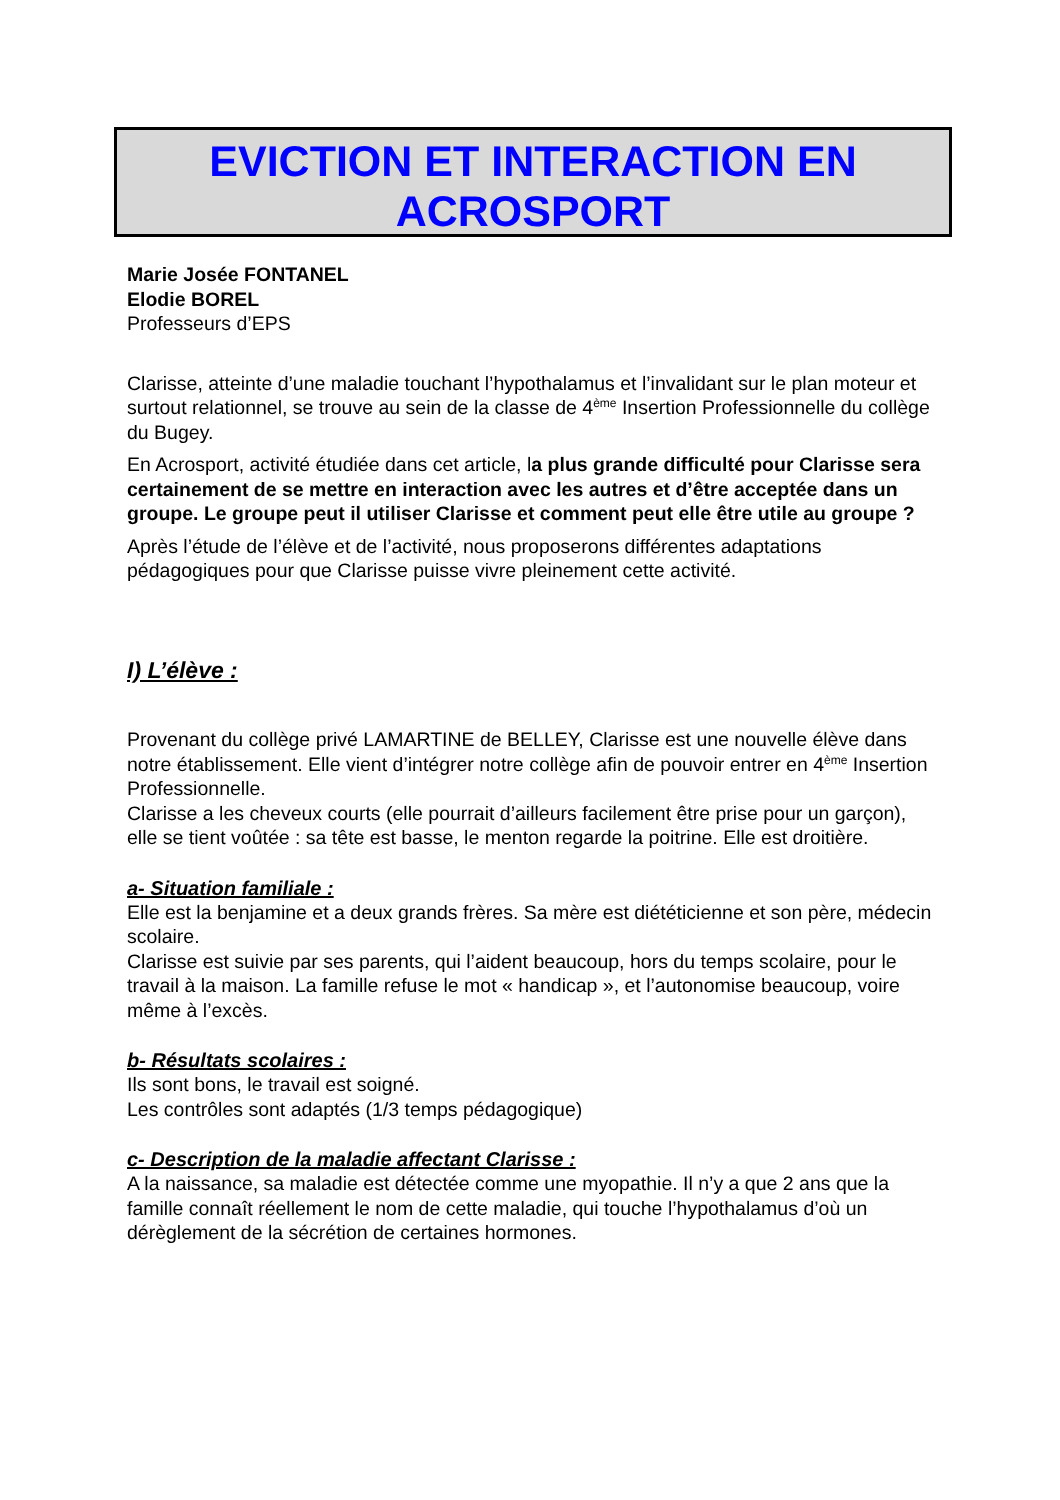EVICTION ET INTERACTION EN
ACROSPORT
Marie Josée FONTANEL
Elodie BOREL
Professeurs d’EPS
Clarisse, atteinte d’une maladie touchant l’hypothalamus et l’invalidant sur le plan moteur et surtout relationnel, se trouve au sein de la classe de 4<sup>ème</sup> Insertion Professionnelle du collège du Bugey.
En Acrosport, activité étudiée dans cet article, la plus grande difficulté pour Clarisse sera certainement de se mettre en interaction avec les autres et d’être acceptée dans un groupe. Le groupe peut il utiliser Clarisse et comment peut elle être utile au groupe ?
Après l’étude de l’élève et de l’activité, nous proposerons différentes adaptations pédagogiques pour que Clarisse puisse vivre pleinement cette activité.
I) L’élève :
Provenant du collège privé LAMARTINE de BELLEY, Clarisse est une nouvelle élève dans notre établissement. Elle vient d’intégrer notre collège afin de pouvoir entrer en 4<sup>ème</sup> Insertion Professionnelle.
Clarisse a les cheveux courts (elle pourrait d’ailleurs facilement être prise pour un garçon), elle se tient voûtée : sa tête est basse, le menton regarde la poitrine. Elle est droitière.
a- Situation familiale :
Elle est la benjamine et a deux grands frères. Sa mère est diététicienne et son père, médecin scolaire.
Clarisse est suivie par ses parents, qui l’aident beaucoup, hors du temps scolaire, pour le travail à la maison. La famille refuse le mot « handicap », et l’autonomise beaucoup, voire même à l’excès.
b- Résultats scolaires :
Ils sont bons, le travail est soigné.
Les contrôles sont adaptés (1/3 temps pédagogique)
c- Description de la maladie affectant Clarisse :
A la naissance, sa maladie est détectée comme une myopathie. Il n’y a que 2 ans que la famille connaît réellement le nom de cette maladie, qui touche l’hypothalamus d’où un dérèglement de la sécrétion de certaines hormones.